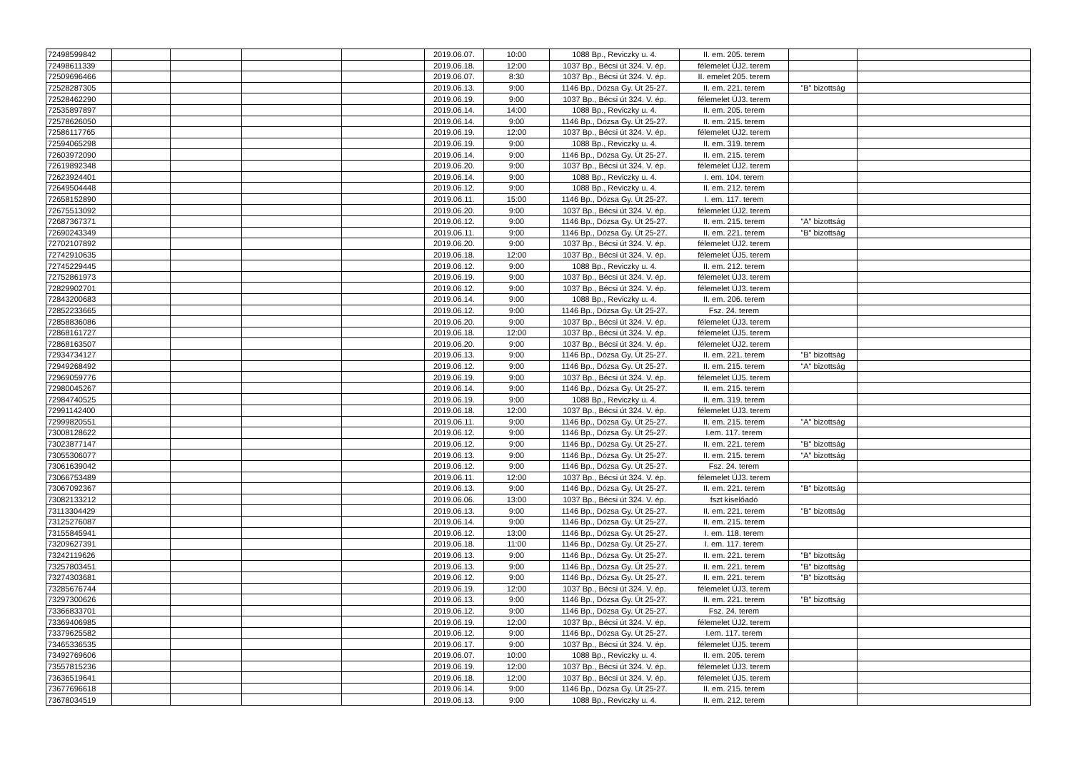| 72498599842 | | | | | 2019.06.07. | 10:00 | 1088 Bp., Reviczky u. 4. | II. em. 205. terem | | |
| 72498611339 | | | | | 2019.06.18. | 12:00 | 1037 Bp., Bécsi út 324. V. ép. | félemelet ÚJ2. terem | | |
| 72509696466 | | | | | 2019.06.07. | 8:30 | 1037 Bp., Bécsi út 324. V. ép. | II. emelet 205. terem | | |
| 72528287305 | | | | | 2019.06.13. | 9:00 | 1146 Bp., Dózsa Gy. Út 25-27. | II. em. 221. terem | "B" bizottság | |
| 72528462290 | | | | | 2019.06.19. | 9:00 | 1037 Bp., Bécsi út 324. V. ép. | félemelet ÚJ3. terem | | |
| 72535897897 | | | | | 2019.06.14. | 14:00 | 1088 Bp., Reviczky u. 4. | II. em. 205. terem | | |
| 72578626050 | | | | | 2019.06.14. | 9:00 | 1146 Bp., Dózsa Gy. Út 25-27. | II. em. 215. terem | | |
| 72586117765 | | | | | 2019.06.19. | 12:00 | 1037 Bp., Bécsi út 324. V. ép. | félemelet ÚJ2. terem | | |
| 72594065298 | | | | | 2019.06.19. | 9:00 | 1088 Bp., Reviczky u. 4. | II. em. 319. terem | | |
| 72603972090 | | | | | 2019.06.14. | 9:00 | 1146 Bp., Dózsa Gy. Út 25-27. | II. em. 215. terem | | |
| 72619892348 | | | | | 2019.06.20. | 9:00 | 1037 Bp., Bécsi út 324. V. ép. | félemelet ÚJ2. terem | | |
| 72623924401 | | | | | 2019.06.14. | 9:00 | 1088 Bp., Reviczky u. 4. | I. em. 104. terem | | |
| 72649504448 | | | | | 2019.06.12. | 9:00 | 1088 Bp., Reviczky u. 4. | II. em. 212. terem | | |
| 72658152890 | | | | | 2019.06.11. | 15:00 | 1146 Bp., Dózsa Gy. Út 25-27. | I. em. 117. terem | | |
| 72675513092 | | | | | 2019.06.20. | 9:00 | 1037 Bp., Bécsi út 324. V. ép. | félemelet ÚJ2. terem | | |
| 72687367371 | | | | | 2019.06.12. | 9:00 | 1146 Bp., Dózsa Gy. Út 25-27. | II. em. 215. terem | "A" bizottság | |
| 72690243349 | | | | | 2019.06.11. | 9:00 | 1146 Bp., Dózsa Gy. Út 25-27. | II. em. 221. terem | "B" bizottság | |
| 72702107892 | | | | | 2019.06.20. | 9:00 | 1037 Bp., Bécsi út 324. V. ép. | félemelet ÚJ2. terem | | |
| 72742910635 | | | | | 2019.06.18. | 12:00 | 1037 Bp., Bécsi út 324. V. ép. | félemelet ÚJ5. terem | | |
| 72745229445 | | | | | 2019.06.12. | 9:00 | 1088 Bp., Reviczky u. 4. | II. em. 212. terem | | |
| 72752861973 | | | | | 2019.06.19. | 9:00 | 1037 Bp., Bécsi út 324. V. ép. | félemelet ÚJ3. terem | | |
| 72829902701 | | | | | 2019.06.12. | 9:00 | 1037 Bp., Bécsi út 324. V. ép. | félemelet ÚJ3. terem | | |
| 72843200683 | | | | | 2019.06.14. | 9:00 | 1088 Bp., Reviczky u. 4. | II. em. 206. terem | | |
| 72852233665 | | | | | 2019.06.12. | 9:00 | 1146 Bp., Dózsa Gy. Út 25-27. | Fsz. 24. terem | | |
| 72858836086 | | | | | 2019.06.20. | 9:00 | 1037 Bp., Bécsi út 324. V. ép. | félemelet ÚJ3. terem | | |
| 72868161727 | | | | | 2019.06.18. | 12:00 | 1037 Bp., Bécsi út 324. V. ép. | félemelet ÚJ5. terem | | |
| 72868163507 | | | | | 2019.06.20. | 9:00 | 1037 Bp., Bécsi út 324. V. ép. | félemelet ÚJ2. terem | | |
| 72934734127 | | | | | 2019.06.13. | 9:00 | 1146 Bp., Dózsa Gy. Út 25-27. | II. em. 221. terem | "B" bizottság | |
| 72949268492 | | | | | 2019.06.12. | 9:00 | 1146 Bp., Dózsa Gy. Út 25-27. | II. em. 215. terem | "A" bizottság | |
| 72969059776 | | | | | 2019.06.19. | 9:00 | 1037 Bp., Bécsi út 324. V. ép. | félemelet ÚJ5. terem | | |
| 72980045267 | | | | | 2019.06.14. | 9:00 | 1146 Bp., Dózsa Gy. Út 25-27. | II. em. 215. terem | | |
| 72984740525 | | | | | 2019.06.19. | 9:00 | 1088 Bp., Reviczky u. 4. | II. em. 319. terem | | |
| 72991142400 | | | | | 2019.06.18. | 12:00 | 1037 Bp., Bécsi út 324. V. ép. | félemelet ÚJ3. terem | | |
| 72999820551 | | | | | 2019.06.11. | 9:00 | 1146 Bp., Dózsa Gy. Út 25-27. | II. em. 215. terem | "A" bizottság | |
| 73008128622 | | | | | 2019.06.12. | 9:00 | 1146 Bp., Dózsa Gy. Út 25-27. | I.em. 117. terem | | |
| 73023877147 | | | | | 2019.06.12. | 9:00 | 1146 Bp., Dózsa Gy. Út 25-27. | II. em. 221. terem | "B" bizottság | |
| 73055306077 | | | | | 2019.06.13. | 9:00 | 1146 Bp., Dózsa Gy. Út 25-27. | II. em. 215. terem | "A" bizottság | |
| 73061639042 | | | | | 2019.06.12. | 9:00 | 1146 Bp., Dózsa Gy. Út 25-27. | Fsz. 24. terem | | |
| 73066753489 | | | | | 2019.06.11. | 12:00 | 1037 Bp., Bécsi út 324. V. ép. | félemelet ÚJ3. terem | | |
| 73067092367 | | | | | 2019.06.13. | 9:00 | 1146 Bp., Dózsa Gy. Út 25-27. | II. em. 221. terem | "B" bizottság | |
| 73082133212 | | | | | 2019.06.06. | 13:00 | 1037 Bp., Bécsi út 324. V. ép. | fszt kiselőadó | | |
| 73113304429 | | | | | 2019.06.13. | 9:00 | 1146 Bp., Dózsa Gy. Út 25-27. | II. em. 221. terem | "B" bizottság | |
| 73125276087 | | | | | 2019.06.14. | 9:00 | 1146 Bp., Dózsa Gy. Út 25-27. | II. em. 215. terem | | |
| 73155845941 | | | | | 2019.06.12. | 13:00 | 1146 Bp., Dózsa Gy. Út 25-27. | I. em. 118. terem | | |
| 73209627391 | | | | | 2019.06.18. | 11:00 | 1146 Bp., Dózsa Gy. Út 25-27. | I. em. 117. terem | | |
| 73242119626 | | | | | 2019.06.13. | 9:00 | 1146 Bp., Dózsa Gy. Út 25-27. | II. em. 221. terem | "B" bizottság | |
| 73257803451 | | | | | 2019.06.13. | 9:00 | 1146 Bp., Dózsa Gy. Út 25-27. | II. em. 221. terem | "B" bizottság | |
| 73274303681 | | | | | 2019.06.12. | 9:00 | 1146 Bp., Dózsa Gy. Út 25-27. | II. em. 221. terem | "B" bizottság | |
| 73285676744 | | | | | 2019.06.19. | 12:00 | 1037 Bp., Bécsi út 324. V. ép. | félemelet ÚJ3. terem | | |
| 73297300626 | | | | | 2019.06.13. | 9:00 | 1146 Bp., Dózsa Gy. Út 25-27. | II. em. 221. terem | "B" bizottság | |
| 73366833701 | | | | | 2019.06.12. | 9:00 | 1146 Bp., Dózsa Gy. Út 25-27. | Fsz. 24. terem | | |
| 73369406985 | | | | | 2019.06.19. | 12:00 | 1037 Bp., Bécsi út 324. V. ép. | félemelet ÚJ2. terem | | |
| 73379625582 | | | | | 2019.06.12. | 9:00 | 1146 Bp., Dózsa Gy. Út 25-27. | I.em. 117. terem | | |
| 73465336535 | | | | | 2019.06.17. | 9:00 | 1037 Bp., Bécsi út 324. V. ép. | félemelet ÚJ5. terem | | |
| 73492769606 | | | | | 2019.06.07. | 10:00 | 1088 Bp., Reviczky u. 4. | II. em. 205. terem | | |
| 73557815236 | | | | | 2019.06.19. | 12:00 | 1037 Bp., Bécsi út 324. V. ép. | félemelet ÚJ3. terem | | |
| 73636519641 | | | | | 2019.06.18. | 12:00 | 1037 Bp., Bécsi út 324. V. ép. | félemelet ÚJ5. terem | | |
| 73677696618 | | | | | 2019.06.14. | 9:00 | 1146 Bp., Dózsa Gy. Út 25-27. | II. em. 215. terem | | |
| 73678034519 | | | | | 2019.06.13. | 9:00 | 1088 Bp., Reviczky u. 4. | II. em. 212. terem | | |